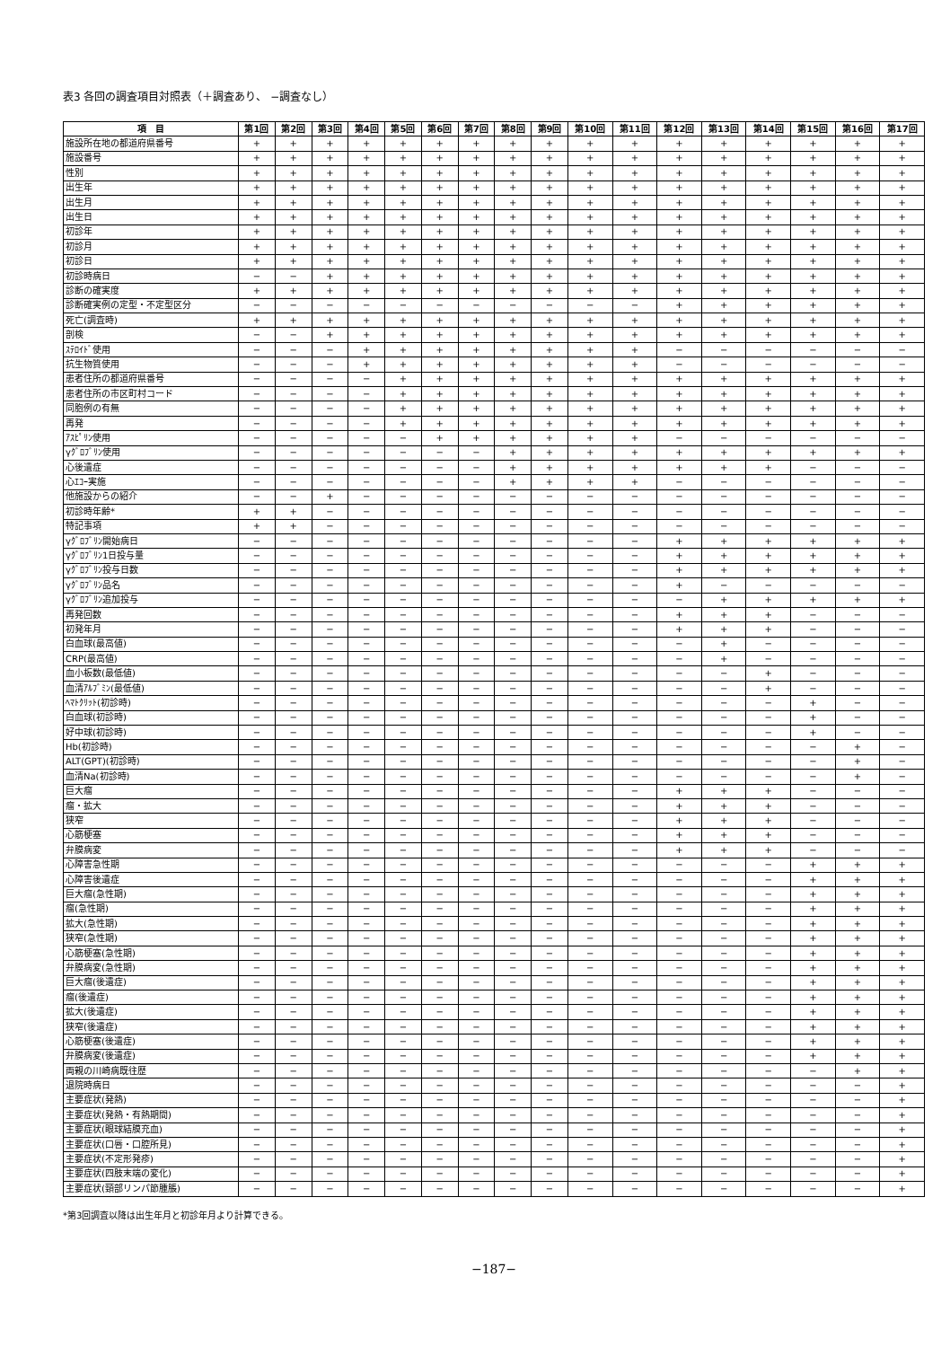表3 各回の調査項目対照表（＋調査あり、 −調査なし）
| 項 目 | 第1回 | 第2回 | 第3回 | 第4回 | 第5回 | 第6回 | 第7回 | 第8回 | 第9回 | 第10回 | 第11回 | 第12回 | 第13回 | 第14回 | 第15回 | 第16回 | 第17回 |
| --- | --- | --- | --- | --- | --- | --- | --- | --- | --- | --- | --- | --- | --- | --- | --- | --- | --- |
| 施設所在地の都道府県番号 | + | + | + | + | + | + | + | + | + | + | + | + | + | + | + | + | + |
| 施設番号 | + | + | + | + | + | + | + | + | + | + | + | + | + | + | + | + | + |
| 性別 | + | + | + | + | + | + | + | + | + | + | + | + | + | + | + | + | + |
| 出生年 | + | + | + | + | + | + | + | + | + | + | + | + | + | + | + | + | + |
| 出生月 | + | + | + | + | + | + | + | + | + | + | + | + | + | + | + | + | + |
| 出生日 | + | + | + | + | + | + | + | + | + | + | + | + | + | + | + | + | + |
| 初診年 | + | + | + | + | + | + | + | + | + | + | + | + | + | + | + | + | + |
| 初診月 | + | + | + | + | + | + | + | + | + | + | + | + | + | + | + | + | + |
| 初診日 | + | + | + | + | + | + | + | + | + | + | + | + | + | + | + | + | + |
| 初診時病日 | − | − | + | + | + | + | + | + | + | + | + | + | + | + | + | + | + |
| 診断の確実度 | + | + | + | + | + | + | + | + | + | + | + | + | + | + | + | + | + |
| 診断確実例の定型・不定型区分 | − | − | − | − | − | − | − | − | − | − | − | + | + | + | + | + | + |
| 死亡(調査時) | + | + | + | + | + | + | + | + | + | + | + | + | + | + | + | + | + |
| 剖検 | − | − | + | + | + | + | + | + | + | + | + | + | + | + | + | + | + |
| ｽﾃﾛｲﾄﾞ使用 | − | − | − | + | + | + | + | + | + | + | + | − | − | − | − | − | − |
| 抗生物質使用 | − | − | − | + | + | + | + | + | + | + | + | − | − | − | − | − | − |
| 患者住所の都道府県番号 | − | − | − | − | + | + | + | + | + | + | + | + | + | + | + | + | + |
| 患者住所の市区町村コード | − | − | − | − | + | + | + | + | + | + | + | + | + | + | + | + | + |
| 同胞例の有無 | − | − | − | − | + | + | + | + | + | + | + | + | + | + | + | + | + |
| 再発 | − | − | − | − | + | + | + | + | + | + | + | + | + | + | + | + | + |
| ｱｽﾋﾟﾘﾝ使用 | − | − | − | − | − | + | + | + | + | + | + | − | − | − | − | − | − |
| γｸﾞﾛﾌﾞﾘﾝ使用 | − | − | − | − | − | − | − | + | + | + | + | + | + | + | + | + | + |
| 心後遺症 | − | − | − | − | − | − | − | + | + | + | + | + | + | + | − | − | − |
| 心ｴｺｰ実施 | − | − | − | − | − | − | − | + | + | + | + | − | − | − | − | − | − |
| 他施設からの紹介 | − | − | + | − | − | − | − | − | − | − | − | − | − | − | − | − | − |
| 初診時年齢* | + | + | − | − | − | − | − | − | − | − | − | − | − | − | − | − | − |
| 特記事項 | + | + | − | − | − | − | − | − | − | − | − | − | − | − | − | − | − |
| γｸﾞﾛﾌﾞﾘﾝ開始病日 | − | − | − | − | − | − | − | − | − | − | − | + | + | + | + | + | + |
| γｸﾞﾛﾌﾞﾘﾝ1日投与量 | − | − | − | − | − | − | − | − | − | − | − | + | + | + | + | + | + |
| γｸﾞﾛﾌﾞﾘﾝ投与日数 | − | − | − | − | − | − | − | − | − | − | − | + | + | + | + | + | + |
| γｸﾞﾛﾌﾞﾘﾝ品名 | − | − | − | − | − | − | − | − | − | − | − | + | − | − | − | − | − |
| γｸﾞﾛﾌﾞﾘﾝ追加投与 | − | − | − | − | − | − | − | − | − | − | − | − | + | + | + | + | + |
| 再発回数 | − | − | − | − | − | − | − | − | − | − | − | + | + | + | − | − | − |
| 初発年月 | − | − | − | − | − | − | − | − | − | − | − | + | + | + | − | − | − |
| 白血球(最高値) | − | − | − | − | − | − | − | − | − | − | − | − | + | − | − | − | − |
| CRP(最高値) | − | − | − | − | − | − | − | − | − | − | − | − | + | − | − | − | − |
| 血小板数(最低値) | − | − | − | − | − | − | − | − | − | − | − | − | − | + | − | − | − |
| 血清ｱﾙﾌﾞﾐﾝ(最低値) | − | − | − | − | − | − | − | − | − | − | − | − | − | + | − | − | − |
| ﾍﾏﾄｸﾘｯﾄ(初診時) | − | − | − | − | − | − | − | − | − | − | − | − | − | − | + | − | − |
| 白血球(初診時) | − | − | − | − | − | − | − | − | − | − | − | − | − | − | + | − | − |
| 好中球(初診時) | − | − | − | − | − | − | − | − | − | − | − | − | − | − | + | − | − |
| Hb(初診時) | − | − | − | − | − | − | − | − | − | − | − | − | − | − | − | + | − |
| ALT(GPT)(初診時) | − | − | − | − | − | − | − | − | − | − | − | − | − | − | − | + | − |
| 血清Na(初診時) | − | − | − | − | − | − | − | − | − | − | − | − | − | − | − | + | − |
| 巨大瘤 | − | − | − | − | − | − | − | − | − | − | − | + | + | + | − | − | − |
| 瘤・拡大 | − | − | − | − | − | − | − | − | − | − | − | + | + | + | − | − | − |
| 狭窄 | − | − | − | − | − | − | − | − | − | − | − | + | + | + | − | − | − |
| 心筋梗塞 | − | − | − | − | − | − | − | − | − | − | − | + | + | + | − | − | − |
| 弁膜病変 | − | − | − | − | − | − | − | − | − | − | − | + | + | + | − | − | − |
| 心障害急性期 | − | − | − | − | − | − | − | − | − | − | − | − | − | − | + | + | + |
| 心障害後遺症 | − | − | − | − | − | − | − | − | − | − | − | − | − | − | + | + | + |
| 巨大瘤(急性期) | − | − | − | − | − | − | − | − | − | − | − | − | − | − | + | + | + |
| 瘤(急性期) | − | − | − | − | − | − | − | − | − | − | − | − | − | − | + | + | + |
| 拡大(急性期) | − | − | − | − | − | − | − | − | − | − | − | − | − | − | + | + | + |
| 狭窄(急性期) | − | − | − | − | − | − | − | − | − | − | − | − | − | − | + | + | + |
| 心筋梗塞(急性期) | − | − | − | − | − | − | − | − | − | − | − | − | − | − | + | + | + |
| 弁膜病変(急性期) | − | − | − | − | − | − | − | − | − | − | − | − | − | − | + | + | + |
| 巨大瘤(後遺症) | − | − | − | − | − | − | − | − | − | − | − | − | − | − | + | + | + |
| 瘤(後遺症) | − | − | − | − | − | − | − | − | − | − | − | − | − | − | + | + | + |
| 拡大(後遺症) | − | − | − | − | − | − | − | − | − | − | − | − | − | − | + | + | + |
| 狭窄(後遺症) | − | − | − | − | − | − | − | − | − | − | − | − | − | − | + | + | + |
| 心筋梗塞(後遺症) | − | − | − | − | − | − | − | − | − | − | − | − | − | − | + | + | + |
| 弁膜病変(後遺症) | − | − | − | − | − | − | − | − | − | − | − | − | − | − | + | + | + |
| 両親の川崎病既往歴 | − | − | − | − | − | − | − | − | − | − | − | − | − | − | − | + | + |
| 退院時病日 | − | − | − | − | − | − | − | − | − | − | − | − | − | − | − | − | + |
| 主要症状(発熱) | − | − | − | − | − | − | − | − | − | − | − | − | − | − | − | − | + |
| 主要症状(発熱・有熱期間) | − | − | − | − | − | − | − | − | − | − | − | − | − | − | − | − | + |
| 主要症状(眼球結膜充血) | − | − | − | − | − | − | − | − | − | − | − | − | − | − | − | − | + |
| 主要症状(口唇・口腔所見) | − | − | − | − | − | − | − | − | − | − | − | − | − | − | − | − | + |
| 主要症状(不定形発疹) | − | − | − | − | − | − | − | − | − | − | − | − | − | − | − | − | + |
| 主要症状(四肢末端の変化) | − | − | − | − | − | − | − | − | − | − | − | − | − | − | − | − | + |
| 主要症状(頸部リンパ節腫脹) | − | − | − | − | − | − | − | − | − | − | − | − | − | − | − | − | + |
*第3回調査以降は出生年月と初診年月より計算できる。
−187−